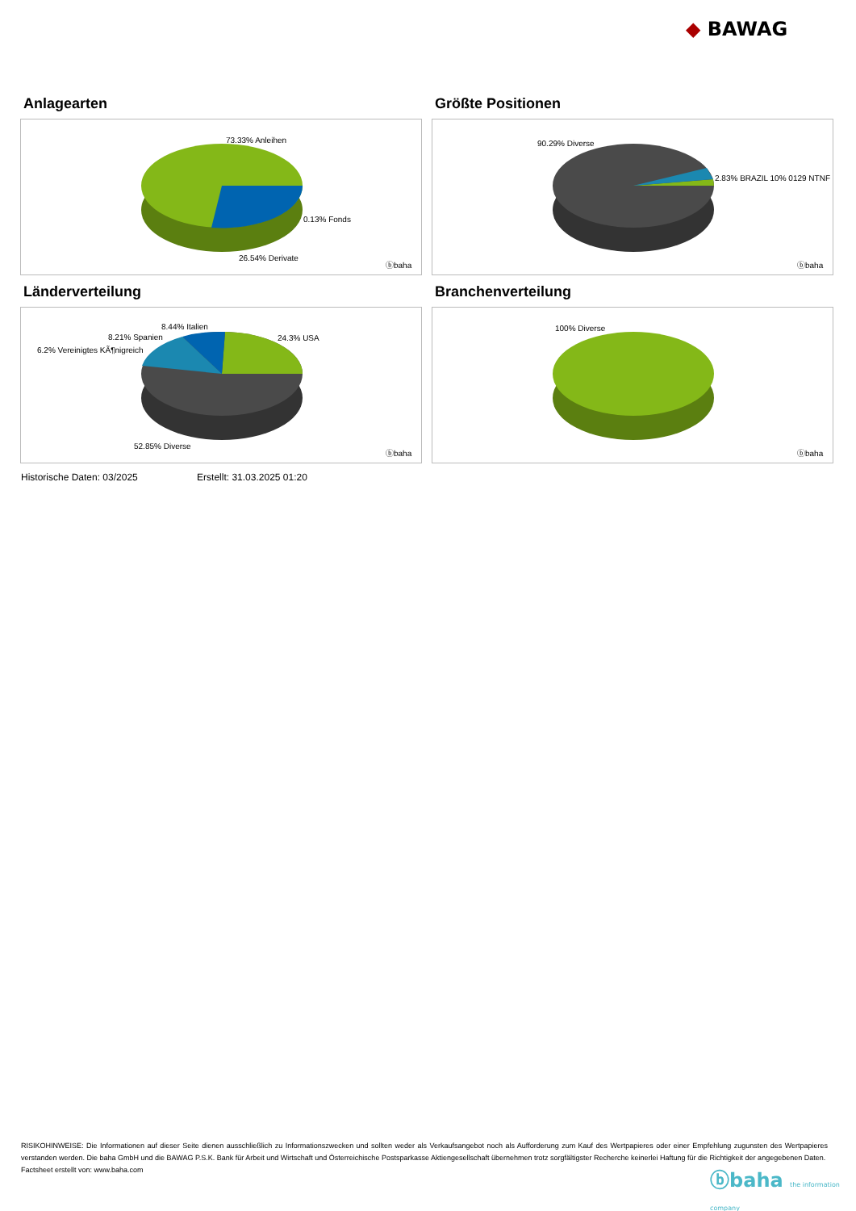◆ BAWAG
Anlagearten
73.33% Anleihen
0.13% Fonds
26.54% Derivate
ⓑbaha
Größte Positionen
90.29% Diverse
2.83% BRAZIL 10% 0129 NTNF
ⓑbaha
Länderverteilung
8.44% Italien
8.21% Spanien
6.2% Vereinigtes KÃ¶nigreich
24.3% USA
52.85% Diverse
ⓑbaha
Branchenverteilung
100% Diverse
ⓑbaha
Historische Daten: 03/2025 Erstellt: 31.03.2025 01:20
RISIKOHINWEISE: Die Informationen auf dieser Seite dienen ausschließlich zu Informationszwecken und sollten weder als Verkaufsangebot noch als Aufforderung zum Kauf des Wertpapieres oder einer Empfehlung zugunsten des Wertpapieres verstanden werden. Die baha GmbH und die BAWAG P.S.K. Bank für Arbeit und Wirtschaft und Österreichische Postsparkasse Aktiengesellschaft übernehmen trotz sorgfältigster Recherche keinerlei Haftung für die Richtigkeit der angegebenen Daten.
Factsheet erstellt von: www.baha.com
ⓑbaha the information company